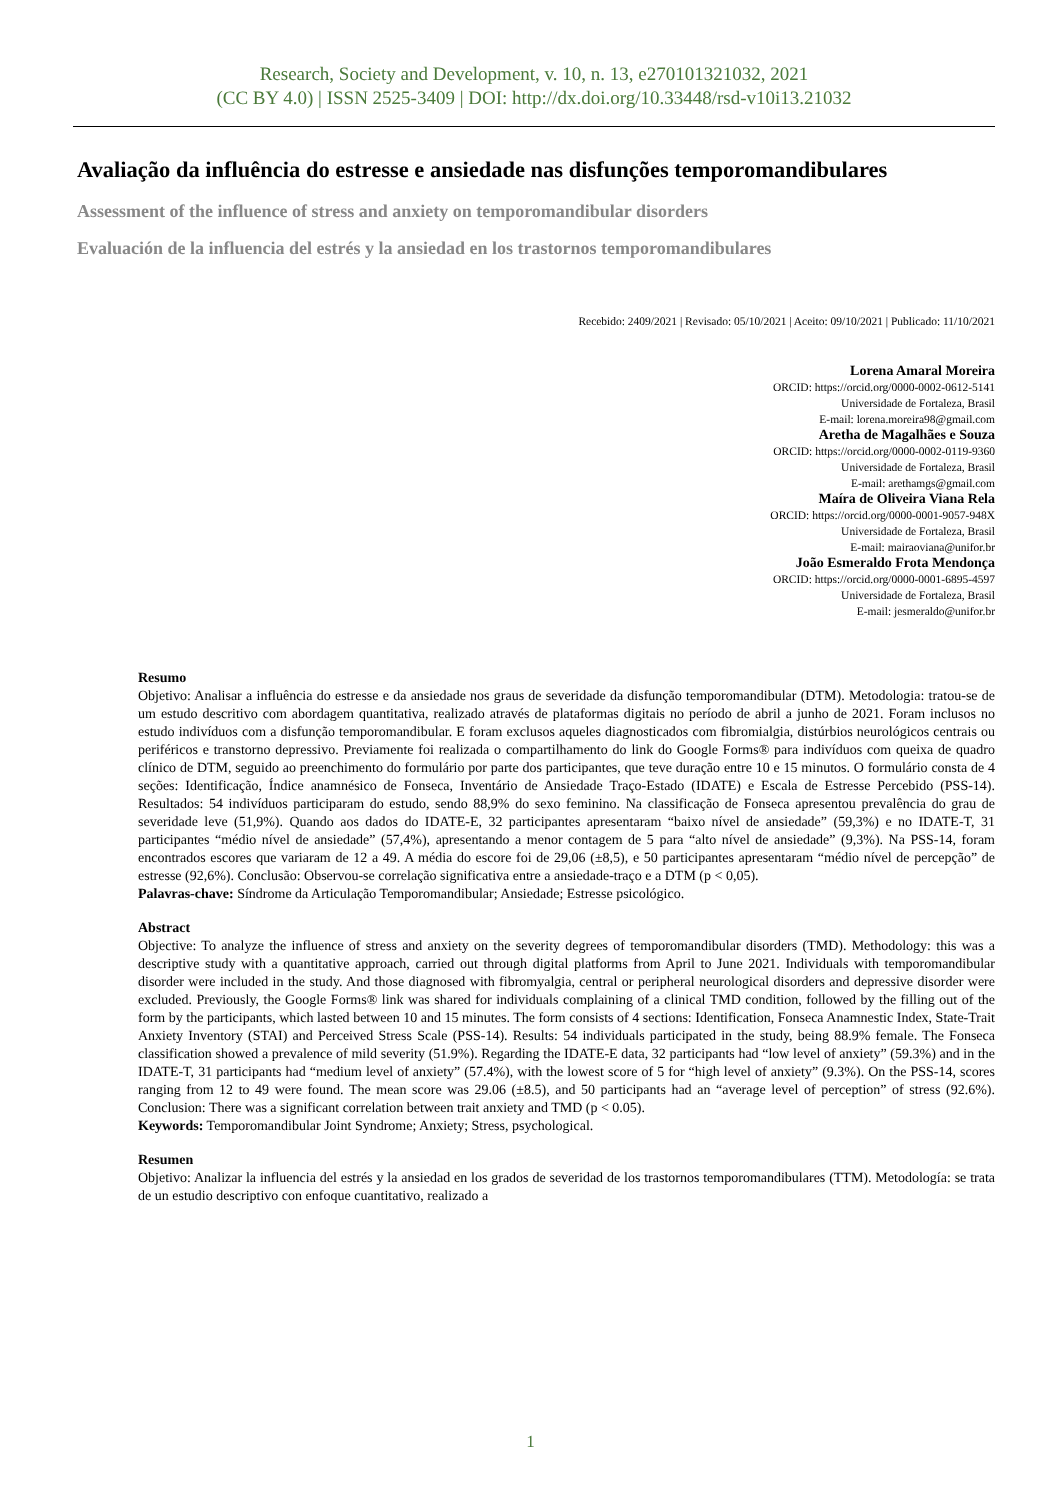Research, Society and Development, v. 10, n. 13, e270101321032, 2021
(CC BY 4.0) | ISSN 2525-3409 | DOI: http://dx.doi.org/10.33448/rsd-v10i13.21032
Avaliação da influência do estresse e ansiedade nas disfunções temporomandibulares
Assessment of the influence of stress and anxiety on temporomandibular disorders
Evaluación de la influencia del estrés y la ansiedad en los trastornos temporomandibulares
Recebido: 2409/2021 | Revisado: 05/10/2021 | Aceito: 09/10/2021 | Publicado: 11/10/2021
Lorena Amaral Moreira
ORCID: https://orcid.org/0000-0002-0612-5141
Universidade de Fortaleza, Brasil
E-mail: lorena.moreira98@gmail.com
Aretha de Magalhães e Souza
ORCID: https://orcid.org/0000-0002-0119-9360
Universidade de Fortaleza, Brasil
E-mail: arethamgs@gmail.com
Maíra de Oliveira Viana Rela
ORCID: https://orcid.org/0000-0001-9057-948X
Universidade de Fortaleza, Brasil
E-mail: mairaoviana@unifor.br
João Esmeraldo Frota Mendonça
ORCID: https://orcid.org/0000-0001-6895-4597
Universidade de Fortaleza, Brasil
E-mail: jesmeraldo@unifor.br
Resumo
Objetivo: Analisar a influência do estresse e da ansiedade nos graus de severidade da disfunção temporomandibular (DTM). Metodologia: tratou-se de um estudo descritivo com abordagem quantitativa, realizado através de plataformas digitais no período de abril a junho de 2021. Foram inclusos no estudo indivíduos com a disfunção temporomandibular. E foram exclusos aqueles diagnosticados com fibromialgia, distúrbios neurológicos centrais ou periféricos e transtorno depressivo. Previamente foi realizada o compartilhamento do link do Google Forms® para indivíduos com queixa de quadro clínico de DTM, seguido ao preenchimento do formulário por parte dos participantes, que teve duração entre 10 e 15 minutos. O formulário consta de 4 seções: Identificação, Índice anamnésico de Fonseca, Inventário de Ansiedade Traço-Estado (IDATE) e Escala de Estresse Percebido (PSS-14). Resultados: 54 indivíduos participaram do estudo, sendo 88,9% do sexo feminino. Na classificação de Fonseca apresentou prevalência do grau de severidade leve (51,9%). Quando aos dados do IDATE-E, 32 participantes apresentaram “baixo nível de ansiedade” (59,3%) e no IDATE-T, 31 participantes “médio nível de ansiedade” (57,4%), apresentando a menor contagem de 5 para “alto nível de ansiedade” (9,3%). Na PSS-14, foram encontrados escores que variaram de 12 a 49. A média do escore foi de 29,06 (±8,5), e 50 participantes apresentaram “médio nível de percepção” de estresse (92,6%). Conclusão: Observou-se correlação significativa entre a ansiedade-traço e a DTM (p < 0,05).
Palavras-chave: Síndrome da Articulação Temporomandibular; Ansiedade; Estresse psicológico.
Abstract
Objective: To analyze the influence of stress and anxiety on the severity degrees of temporomandibular disorders (TMD). Methodology: this was a descriptive study with a quantitative approach, carried out through digital platforms from April to June 2021. Individuals with temporomandibular disorder were included in the study. And those diagnosed with fibromyalgia, central or peripheral neurological disorders and depressive disorder were excluded. Previously, the Google Forms® link was shared for individuals complaining of a clinical TMD condition, followed by the filling out of the form by the participants, which lasted between 10 and 15 minutes. The form consists of 4 sections: Identification, Fonseca Anamnestic Index, State-Trait Anxiety Inventory (STAI) and Perceived Stress Scale (PSS-14). Results: 54 individuals participated in the study, being 88.9% female. The Fonseca classification showed a prevalence of mild severity (51.9%). Regarding the IDATE-E data, 32 participants had “low level of anxiety” (59.3%) and in the IDATE-T, 31 participants had “medium level of anxiety” (57.4%), with the lowest score of 5 for “high level of anxiety” (9.3%). On the PSS-14, scores ranging from 12 to 49 were found. The mean score was 29.06 (±8.5), and 50 participants had an “average level of perception” of stress (92.6%). Conclusion: There was a significant correlation between trait anxiety and TMD (p < 0.05).
Keywords: Temporomandibular Joint Syndrome; Anxiety; Stress, psychological.
Resumen
Objetivo: Analizar la influencia del estrés y la ansiedad en los grados de severidad de los trastornos temporomandibulares (TTM). Metodología: se trata de un estudio descriptivo con enfoque cuantitativo, realizado a
1